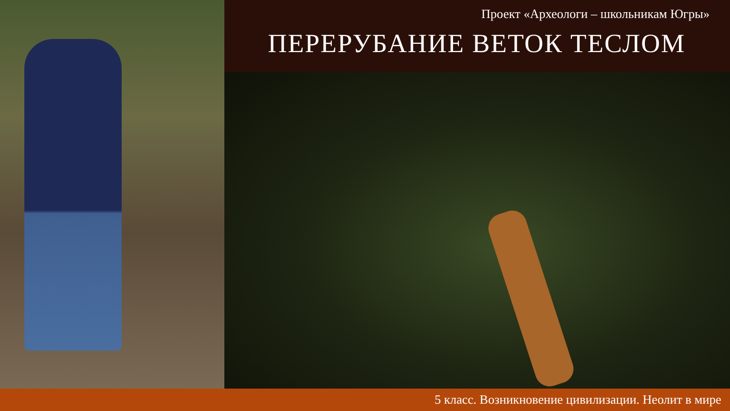Проект «Археологи – школьникам Югры»
ПЕРЕРУБАНИЕ ВЕТОК ТЕСЛОМ
5 класс. Возникновение цивилизации. Неолит в мире